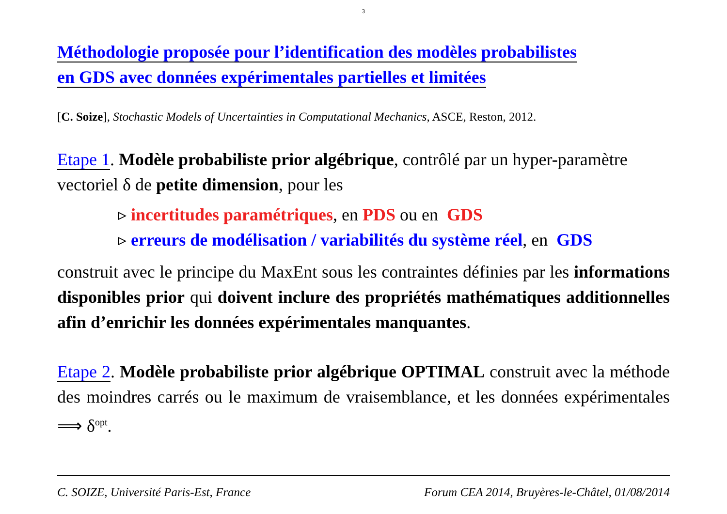3
Méthodologie proposée pour l’identification des modèles probabilistes
en GDS avec données expérimentales partielles et limitées
[C. Soize], Stochastic Models of Uncertainties in Computational Mechanics, ASCE, Reston, 2012.
Etape 1. Modèle probabiliste prior algébrique, contrôlé par un hyper-paramètre vectoriel δ de petite dimension, pour les
▹ incertitudes paramétriques, en PDS ou en GDS
▹ erreurs de modélisation / variabilités du système réel, en GDS
construit avec le principe du MaxEnt sous les contraintes définies par les informations disponibles prior qui doivent inclure des propriétés mathématiques additionnelles afin d’enrichir les données expérimentales manquantes.
Etape 2. Modèle probabiliste prior algébrique OPTIMAL construit avec la méthode des moindres carrés ou le maximum de vraisemblance, et les données expérimentales ⟹ δ<sup>opt</sup>.
C. SOIZE, Université Paris-Est, France Forum CEA 2014, Bruyères-le-Châtel, 01/08/2014